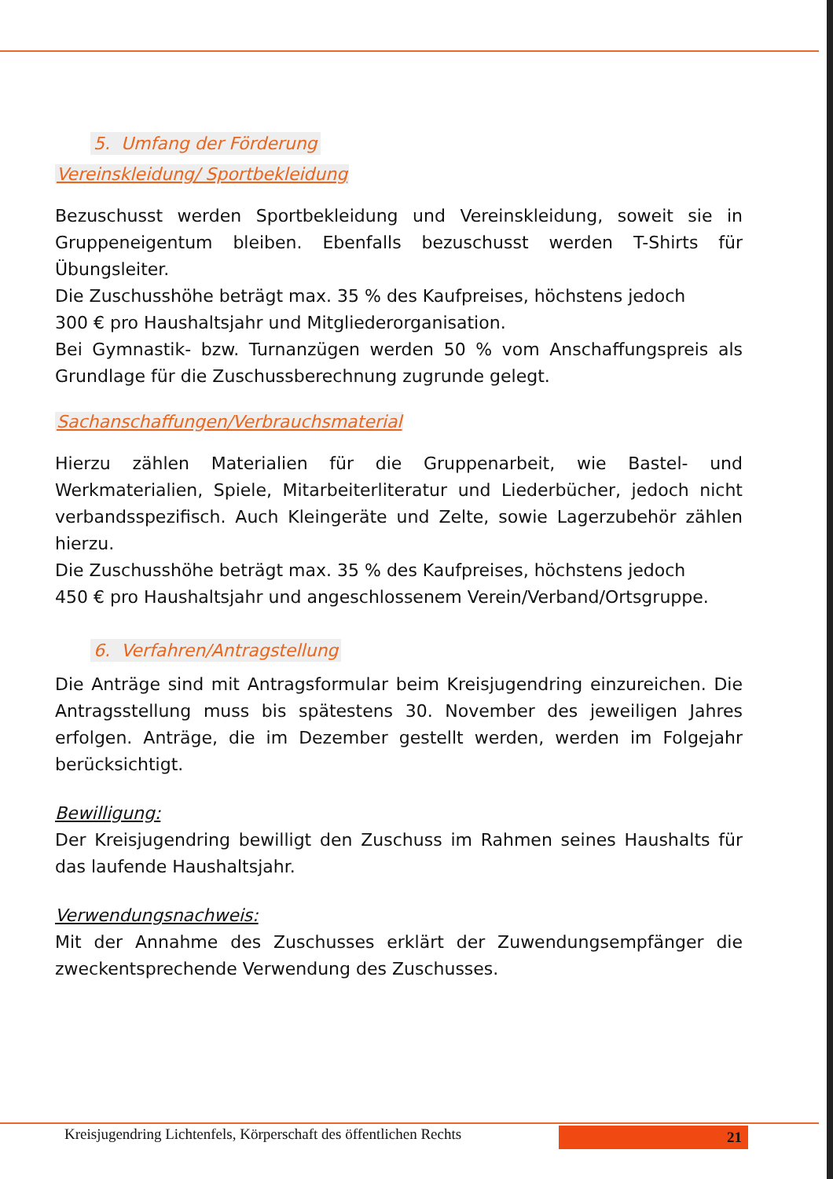5. Umfang der Förderung
Vereinskleidung/ Sportbekleidung
Bezuschusst werden Sportbekleidung und Vereinskleidung, soweit sie in Gruppeneigentum bleiben. Ebenfalls bezuschusst werden T-Shirts für Übungsleiter.
Die Zuschusshöhe beträgt max. 35 % des Kaufpreises, höchstens jedoch
300 € pro Haushaltsjahr und Mitgliederorganisation.
Bei Gymnastik- bzw. Turnanzügen werden 50 % vom Anschaffungspreis als Grundlage für die Zuschussberechnung zugrunde gelegt.
Sachanschaffungen/Verbrauchsmaterial
Hierzu zählen Materialien für die Gruppenarbeit, wie Bastel- und Werkmaterialien, Spiele, Mitarbeiterliteratur und Liederbücher, jedoch nicht verbandsspezifisch. Auch Kleingeräte und Zelte, sowie Lagerzubehör zählen hierzu.
Die Zuschusshöhe beträgt max. 35 % des Kaufpreises, höchstens jedoch
450 € pro Haushaltsjahr und angeschlossenem Verein/Verband/Ortsgruppe.
6. Verfahren/Antragstellung
Die Anträge sind mit Antragsformular beim Kreisjugendring einzureichen. Die Antragsstellung muss bis spätestens 30. November des jeweiligen Jahres erfolgen. Anträge, die im Dezember gestellt werden, werden im Folgejahr berücksichtigt.
Bewilligung:
Der Kreisjugendring bewilligt den Zuschuss im Rahmen seines Haushalts für das laufende Haushaltsjahr.
Verwendungsnachweis:
Mit der Annahme des Zuschusses erklärt der Zuwendungsempfänger die zweckentsprechende Verwendung des Zuschusses.
Kreisjugendring Lichtenfels, Körperschaft des öffentlichen Rechts 21